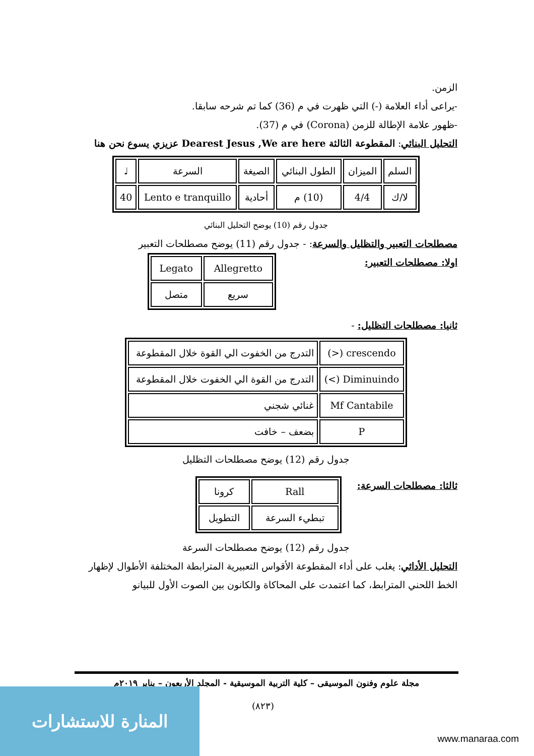الزمن.
-يراعى أداء العلامة (-) التي ظهرت في م (36) كما تم شرحه سابقا.
-ظهور علامة الإطالة للزمن (Corona) في م (37).
التحليل البنائي: المقطوعة الثالثة Dearest Jesus ,We are here عزيزي يسوع نحن هنا
| السلم | الميزان | الطول البنائي | الصيغة | السرعة | ♩ |
| لا/ك | 4/4 | (10) م | أحادية | Lento e tranquillo | 40 |
جدول رقم (10) يوضح التحليل البنائي
مصطلحات التعبير والتظليل والسرعة: - جدول رقم (11) يوضح مصطلحات التعبير
اولا: مصطلحات التعبير:
| Allegretto | Legato |
| سريع | متصل |
ثانيا: مصطلحات التظليل: -
| crescendo (<) | التدرج من الخفوت الي القوة خلال المقطوعة |
| Diminuindo (>) | التدرج من القوة الي الخفوت خلال المقطوعة |
| Mf Cantabile | غنائي شجني |
| P | بضعف – خافت |
جدول رقم (12) يوضح مصطلحات التظليل
ثالثا: مصطلحات السرعة:
| Rall | كرونا |
| تبطيء السرعة | التطويل |
جدول رقم (12) يوضح مصطلحات السرعة
التحليل الأدائي: يغلب على أداء المقطوعة الأقواس التعبيرية المترابطة المختلفة الأطوال لإظهار الخط اللحني المترابط، كما اعتمدت على المحاكاة والكانون بين الصوت الأول للبيانو
مجلة علوم وفنون الموسيقى – كلية التربية الموسيقية - المجلد الأربعون – يناير ٢٠١٩م
(٨٢٣)
المنارة للاستشارات
www.manaraa.com